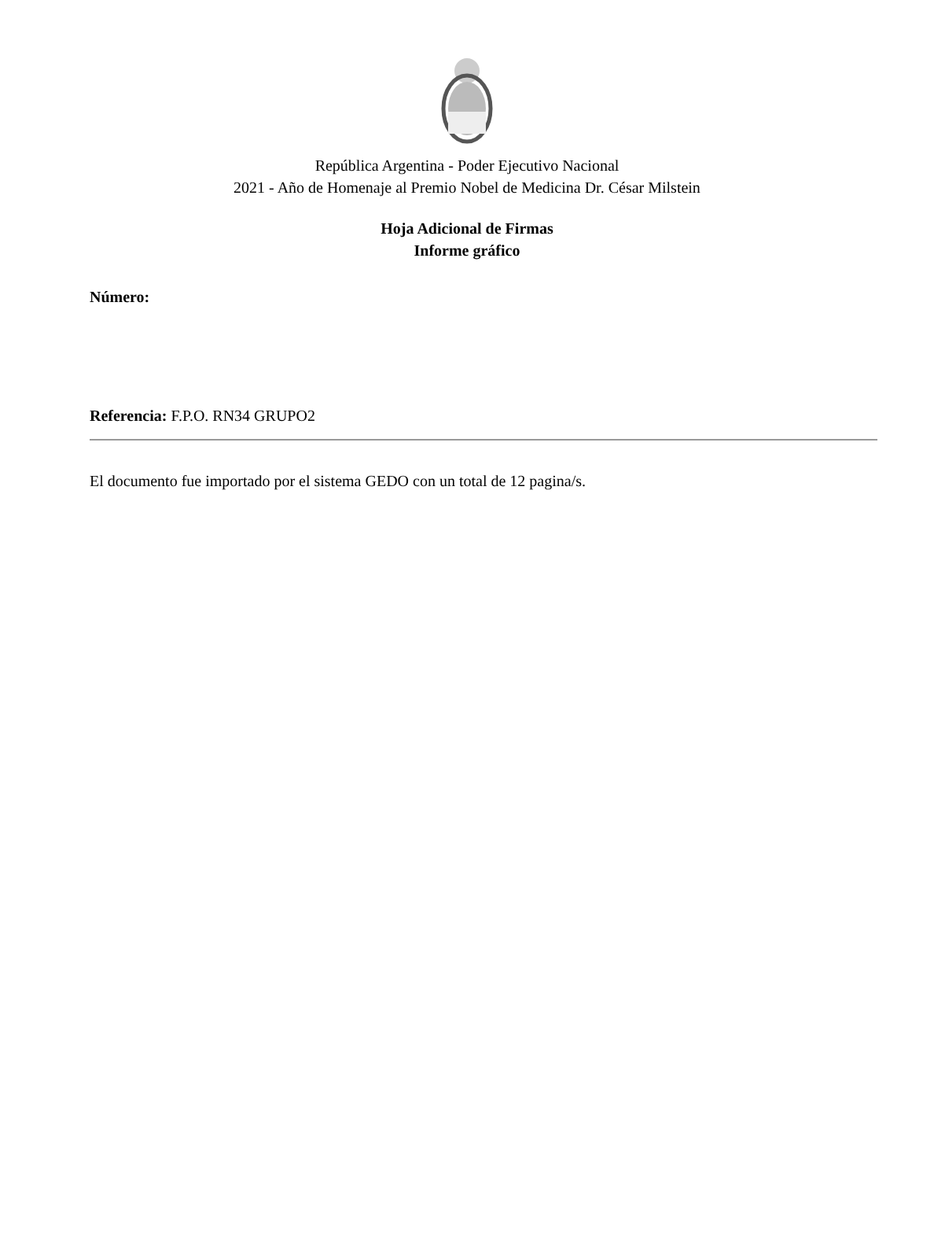República Argentina - Poder Ejecutivo Nacional
2021 - Año de Homenaje al Premio Nobel de Medicina Dr. César Milstein
Hoja Adicional de Firmas
Informe gráfico
Número:
Referencia: F.P.O. RN34 GRUPO2
El documento fue importado por el sistema GEDO con un total de 12 pagina/s.